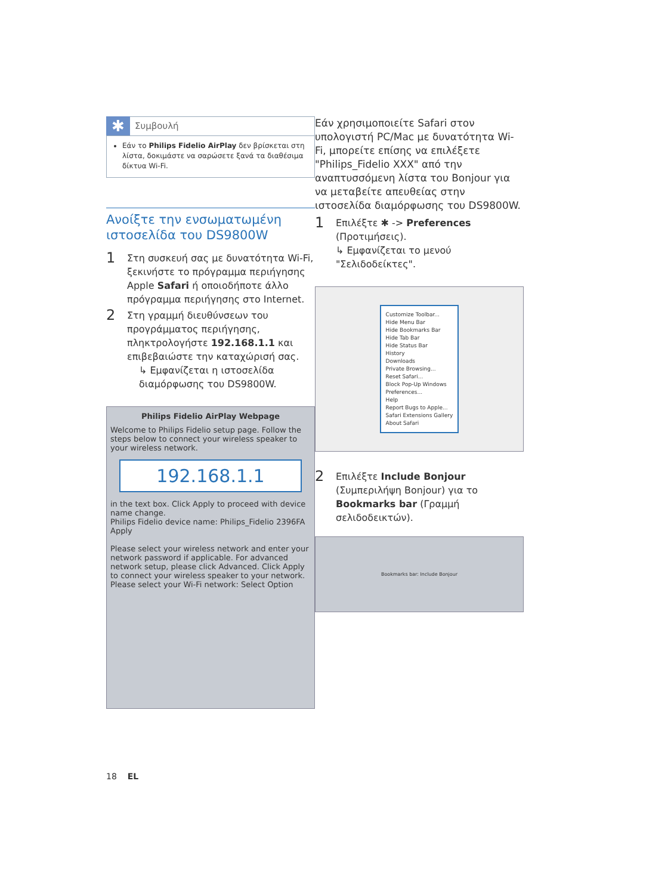✱
Συμβουλή
Εάν το Philips Fidelio AirPlay δεν βρίσκεται στη λίστα, δοκιμάστε να σαρώσετε ξανά τα διαθέσιμα δίκτυα Wi-Fi.
Ανοίξτε την ενσωματωμένη ιστοσελίδα του DS9800W
1
Στη συσκευή σας με δυνατότητα Wi-Fi, ξεκινήστε το πρόγραμμα περιήγησης Apple Safari ή οποιοδήποτε άλλο πρόγραμμα περιήγησης στο Internet.
2
Στη γραμμή διευθύνσεων του προγράμματος περιήγησης, πληκτρολογήστε 192.168.1.1 και επιβεβαιώστε την καταχώρισή σας.
↳ Εμφανίζεται η ιστοσελίδα διαμόρφωσης του DS9800W.
Philips Fidelio AirPlay Webpage
Welcome to Philips Fidelio setup page. Follow the steps below to connect your wireless speaker to your wireless network.
192.168.1.1
in the text box. Click Apply to proceed with device name change.
Philips Fidelio device name: Philips_Fidelio 2396FA
Apply
Please select your wireless network and enter your network password if applicable. For advanced network setup, please click Advanced. Click Apply to connect your wireless speaker to your network.
Please select your Wi-Fi network: Select Option
Εάν χρησιμοποιείτε Safari στον υπολογιστή PC/Mac με δυνατότητα Wi-Fi, μπορείτε επίσης να επιλέξετε "Philips_Fidelio XXX" από την αναπτυσσόμενη λίστα του Bonjour για να μεταβείτε απευθείας στην ιστοσελίδα διαμόρφωσης του DS9800W.
1
Επιλέξτε ✱ -> Preferences (Προτιμήσεις).
↳ Εμφανίζεται το μενού "Σελιδοδείκτες".
Customize Toolbar...
Hide Menu Bar
Hide Bookmarks Bar
Hide Tab Bar
Hide Status Bar
History
Downloads
Private Browsing...
Reset Safari...
Block Pop-Up Windows
Preferences...
Help
Report Bugs to Apple...
Safari Extensions Gallery
About Safari
2
Επιλέξτε Include Bonjour (Συμπεριλήψη Bonjour) για το Bookmarks bar (Γραμμή σελιδοδεικτών).
Bookmarks bar: Include Bonjour
18 EL